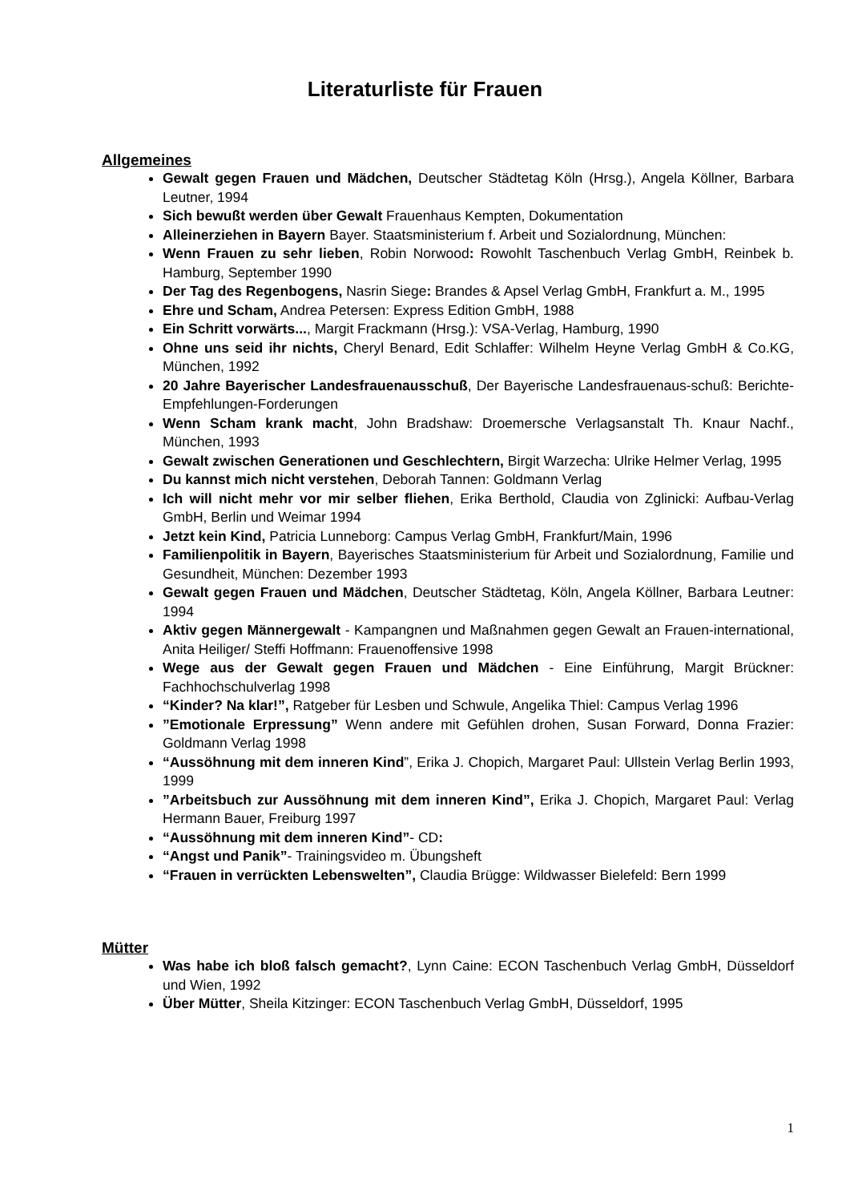Literaturliste für Frauen
Allgemeines
Gewalt gegen Frauen und Mädchen, Deutscher Städtetag Köln (Hrsg.), Angela Köllner, Barbara Leutner, 1994
Sich bewußt werden über Gewalt Frauenhaus Kempten, Dokumentation
Alleinerziehen in Bayern Bayer. Staatsministerium f. Arbeit und Sozialordnung, München:
Wenn Frauen zu sehr lieben, Robin Norwood: Rowohlt Taschenbuch Verlag GmbH, Reinbek b. Hamburg, September 1990
Der Tag des Regenbogens, Nasrin Siege: Brandes & Apsel Verlag GmbH, Frankfurt a. M., 1995
Ehre und Scham, Andrea Petersen: Express Edition GmbH, 1988
Ein Schritt vorwärts..., Margit Frackmann (Hrsg.): VSA-Verlag, Hamburg, 1990
Ohne uns seid ihr nichts, Cheryl Benard, Edit Schlaffer: Wilhelm Heyne Verlag GmbH & Co.KG, München, 1992
20 Jahre Bayerischer Landesfrauenausschuß, Der Bayerische Landesfrauenaus-schuß: Berichte-Empfehlungen-Forderungen
Wenn Scham krank macht, John Bradshaw: Droemersche Verlagsanstalt Th. Knaur Nachf., München, 1993
Gewalt zwischen Generationen und Geschlechtern, Birgit Warzecha: Ulrike Helmer Verlag, 1995
Du kannst mich nicht verstehen, Deborah Tannen: Goldmann Verlag
Ich will nicht mehr vor mir selber fliehen, Erika Berthold, Claudia von Zglinicki: Aufbau-Verlag GmbH, Berlin und Weimar 1994
Jetzt kein Kind, Patricia Lunneborg: Campus Verlag GmbH, Frankfurt/Main, 1996
Familienpolitik in Bayern, Bayerisches Staatsministerium für Arbeit und Sozialordnung, Familie und Gesundheit, München: Dezember 1993
Gewalt gegen Frauen und Mädchen, Deutscher Städtetag, Köln, Angela Köllner, Barbara Leutner: 1994
Aktiv gegen Männergewalt - Kampangnen und Maßnahmen gegen Gewalt an Frauen-international, Anita Heiliger/ Steffi Hoffmann: Frauenoffensive 1998
Wege aus der Gewalt gegen Frauen und Mädchen - Eine Einführung, Margit Brückner: Fachhochschulverlag 1998
“Kinder? Na klar!”, Ratgeber für Lesben und Schwule, Angelika Thiel: Campus Verlag 1996
”Emotionale Erpressung” Wenn andere mit Gefühlen drohen, Susan Forward, Donna Frazier: Goldmann Verlag 1998
“Aussöhnung mit dem inneren Kind”, Erika J. Chopich, Margaret Paul: Ullstein Verlag Berlin 1993, 1999
”Arbeitsbuch zur Aussöhnung mit dem inneren Kind”, Erika J. Chopich, Margaret Paul: Verlag Hermann Bauer, Freiburg 1997
“Aussöhnung mit dem inneren Kind”- CD:
“Angst und Panik”- Trainingsvideo m. Übungsheft
“Frauen in verrückten Lebenswelten”, Claudia Brügge: Wildwasser Bielefeld: Bern 1999
Mütter
Was habe ich bloß falsch gemacht?, Lynn Caine: ECON Taschenbuch Verlag GmbH, Düsseldorf und Wien, 1992
Über Mütter, Sheila Kitzinger: ECON Taschenbuch Verlag GmbH, Düsseldorf, 1995
1